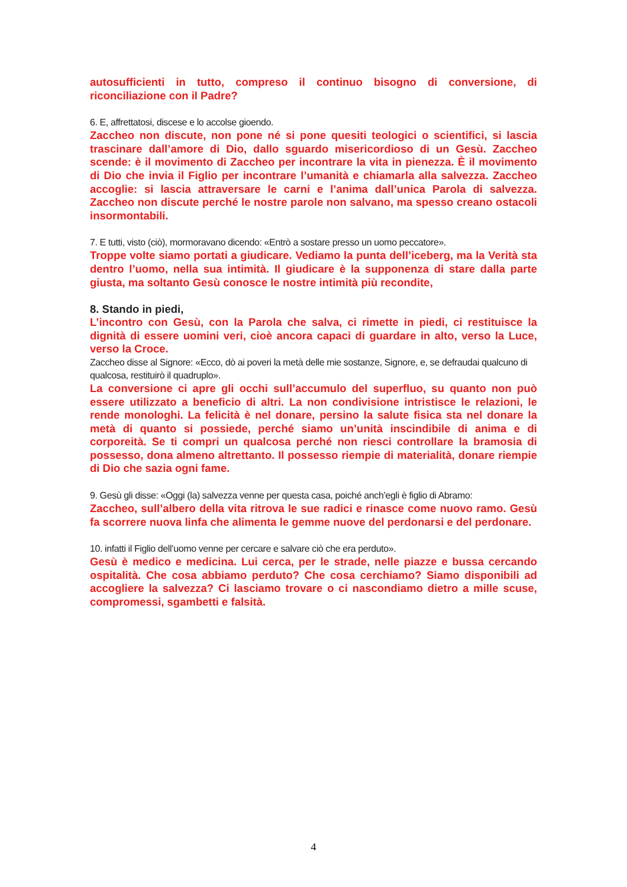autosufficienti in tutto, compreso il continuo bisogno di conversione, di riconciliazione con il Padre?
6. E, affrettatosi, discese e lo accolse gioendo.
Zaccheo non discute, non pone né si pone quesiti teologici o scientifici, si lascia trascinare dall’amore di Dio, dallo sguardo misericordioso di un Gesù. Zaccheo scende: è il movimento di Zaccheo per incontrare la vita in pienezza. È il movimento di Dio che invia il Figlio per incontrare l’umanità e chiamarla alla salvezza. Zaccheo accoglie: si lascia attraversare le carni e l’anima dall’unica Parola di salvezza. Zaccheo non discute perché le nostre parole non salvano, ma spesso creano ostacoli insormontabili.
7. E tutti, visto (ciò), mormoravano dicendo: «Entrò a sostare presso un uomo peccatore».
Troppe volte siamo portati a giudicare. Vediamo la punta dell’iceberg, ma la Verità sta dentro l’uomo, nella sua intimità. Il giudicare è la supponenza di stare dalla parte giusta, ma soltanto Gesù conosce le nostre intimità più recondite,
8. Stando in piedi,
L’incontro con Gesù, con la Parola che salva, ci rimette in piedi, ci restituisce la dignità di essere uomini veri, cioè ancora capaci di guardare in alto, verso la Luce, verso la Croce.
Zaccheo disse al Signore: «Ecco, dò ai poveri la metà delle mie sostanze, Signore, e, se defraudai qualcuno di qualcosa, restituirò il quadruplo».
La conversione ci apre gli occhi sull’accumulo del superfluo, su quanto non può essere utilizzato a beneficio di altri. La non condivisione intristisce le relazioni, le rende monologhi. La felicità è nel donare, persino la salute fisica sta nel donare la metà di quanto si possiede, perché siamo un’unità inscindibile di anima e di corporeità. Se ti compri un qualcosa perché non riesci controllare la bramosia di possesso, dona almeno altrettanto. Il possesso riempie di materialità, donare riempie di Dio che sazia ogni fame.
9. Gesù gli disse: «Oggi (la) salvezza venne per questa casa, poiché anch’egli è figlio di Abramo:
Zaccheo, sull’albero della vita ritrova le sue radici e rinasce come nuovo ramo. Gesù fa scorrere nuova linfa che alimenta le gemme nuove del perdonarsi e del perdonare.
10. infatti il Figlio dell’uomo venne per cercare e salvare ciò che era perduto».
Gesù è medico e medicina. Lui cerca, per le strade, nelle piazze e bussa cercando ospitalità. Che cosa abbiamo perduto? Che cosa cerchiamo? Siamo disponibili ad accogliere la salvezza? Ci lasciamo trovare o ci nascondiamo dietro a mille scuse, compromessi, sgambetti e falsità.
4